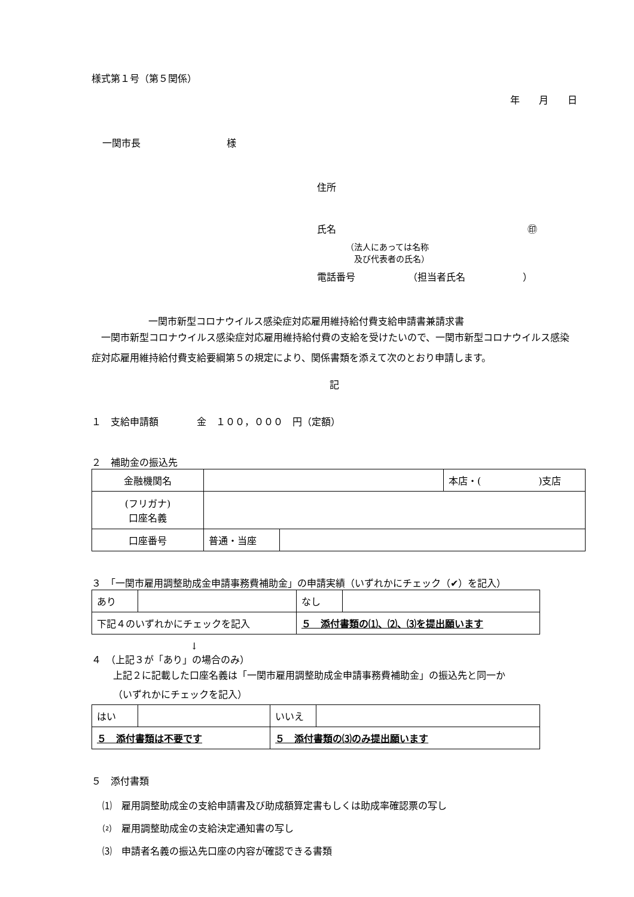様式第１号（第５関係）
年　　月　　日
一関市長　　　　　　　　　様
住所
氏名 ㊞
（法人にあっては名称
　及び代表者の氏名）
電話番号　　　　　　（担当者氏名　　　　　　）
一関市新型コロナウイルス感染症対応雇用維持給付費支給申請書兼請求書
　一関市新型コロナウイルス感染症対応雇用維持給付費の支給を受けたいので、一関市新型コロナウイルス感染症対応雇用維持給付費支給要綱第５の規定により、関係書類を添えて次のとおり申請します。
記
１　支給申請額　　　　金　１００，０００　円（定額）
２　補助金の振込先
| 金融機関名 | | | 本店・( )支店 |
| (フリガナ) 口座名義 | | | |
| 口座番号 | 普通・当座 | | |
３　「一関市雇用調整助成金申請事務費補助金」の申請実績（いずれかにチェック（✔）を記入）
| あり | | なし | |
| 下記４のいずれかにチェックを記入 | | ５ 添付書類の⑴、⑵、⑶を提出願います | |
↓
４　（上記３が「あり」の場合のみ）
上記２に記載した口座名義は「一関市雇用調整助成金申請事務費補助金」の振込先と同一か
（いずれかにチェックを記入）
| はい | | いいえ | |
| ５ 添付書類は不要です | | ５ 添付書類の⑶のみ提出願います | |
５　添付書類
⑴　雇用調整助成金の支給申請書及び助成額算定書もしくは助成率確認票の写し
⑵　雇用調整助成金の支給決定通知書の写し
⑶　申請者名義の振込先口座の内容が確認できる書類